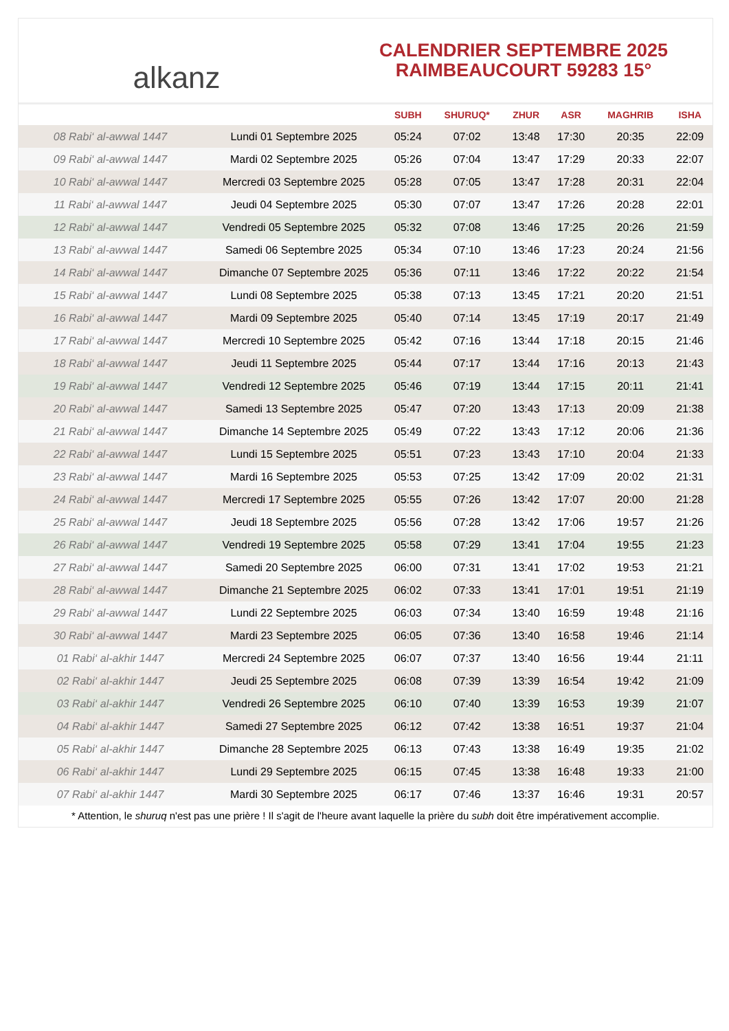alkanz
CALENDRIER SEPTEMBRE 2025
RAIMBEAUCOURT 59283 15°
| | | SUBH | SHURUQ* | ZHUR | ASR | MAGHRIB | ISHA |
| --- | --- | --- | --- | --- | --- | --- | --- |
| 08 Rabi‘ al-awwal 1447 | Lundi 01 Septembre 2025 | 05:24 | 07:02 | 13:48 | 17:30 | 20:35 | 22:09 |
| 09 Rabi‘ al-awwal 1447 | Mardi 02 Septembre 2025 | 05:26 | 07:04 | 13:47 | 17:29 | 20:33 | 22:07 |
| 10 Rabi‘ al-awwal 1447 | Mercredi 03 Septembre 2025 | 05:28 | 07:05 | 13:47 | 17:28 | 20:31 | 22:04 |
| 11 Rabi‘ al-awwal 1447 | Jeudi 04 Septembre 2025 | 05:30 | 07:07 | 13:47 | 17:26 | 20:28 | 22:01 |
| 12 Rabi‘ al-awwal 1447 | Vendredi 05 Septembre 2025 | 05:32 | 07:08 | 13:46 | 17:25 | 20:26 | 21:59 |
| 13 Rabi‘ al-awwal 1447 | Samedi 06 Septembre 2025 | 05:34 | 07:10 | 13:46 | 17:23 | 20:24 | 21:56 |
| 14 Rabi‘ al-awwal 1447 | Dimanche 07 Septembre 2025 | 05:36 | 07:11 | 13:46 | 17:22 | 20:22 | 21:54 |
| 15 Rabi‘ al-awwal 1447 | Lundi 08 Septembre 2025 | 05:38 | 07:13 | 13:45 | 17:21 | 20:20 | 21:51 |
| 16 Rabi‘ al-awwal 1447 | Mardi 09 Septembre 2025 | 05:40 | 07:14 | 13:45 | 17:19 | 20:17 | 21:49 |
| 17 Rabi‘ al-awwal 1447 | Mercredi 10 Septembre 2025 | 05:42 | 07:16 | 13:44 | 17:18 | 20:15 | 21:46 |
| 18 Rabi‘ al-awwal 1447 | Jeudi 11 Septembre 2025 | 05:44 | 07:17 | 13:44 | 17:16 | 20:13 | 21:43 |
| 19 Rabi‘ al-awwal 1447 | Vendredi 12 Septembre 2025 | 05:46 | 07:19 | 13:44 | 17:15 | 20:11 | 21:41 |
| 20 Rabi‘ al-awwal 1447 | Samedi 13 Septembre 2025 | 05:47 | 07:20 | 13:43 | 17:13 | 20:09 | 21:38 |
| 21 Rabi‘ al-awwal 1447 | Dimanche 14 Septembre 2025 | 05:49 | 07:22 | 13:43 | 17:12 | 20:06 | 21:36 |
| 22 Rabi‘ al-awwal 1447 | Lundi 15 Septembre 2025 | 05:51 | 07:23 | 13:43 | 17:10 | 20:04 | 21:33 |
| 23 Rabi‘ al-awwal 1447 | Mardi 16 Septembre 2025 | 05:53 | 07:25 | 13:42 | 17:09 | 20:02 | 21:31 |
| 24 Rabi‘ al-awwal 1447 | Mercredi 17 Septembre 2025 | 05:55 | 07:26 | 13:42 | 17:07 | 20:00 | 21:28 |
| 25 Rabi‘ al-awwal 1447 | Jeudi 18 Septembre 2025 | 05:56 | 07:28 | 13:42 | 17:06 | 19:57 | 21:26 |
| 26 Rabi‘ al-awwal 1447 | Vendredi 19 Septembre 2025 | 05:58 | 07:29 | 13:41 | 17:04 | 19:55 | 21:23 |
| 27 Rabi‘ al-awwal 1447 | Samedi 20 Septembre 2025 | 06:00 | 07:31 | 13:41 | 17:02 | 19:53 | 21:21 |
| 28 Rabi‘ al-awwal 1447 | Dimanche 21 Septembre 2025 | 06:02 | 07:33 | 13:41 | 17:01 | 19:51 | 21:19 |
| 29 Rabi‘ al-awwal 1447 | Lundi 22 Septembre 2025 | 06:03 | 07:34 | 13:40 | 16:59 | 19:48 | 21:16 |
| 30 Rabi‘ al-awwal 1447 | Mardi 23 Septembre 2025 | 06:05 | 07:36 | 13:40 | 16:58 | 19:46 | 21:14 |
| 01 Rabi‘ al-akhir 1447 | Mercredi 24 Septembre 2025 | 06:07 | 07:37 | 13:40 | 16:56 | 19:44 | 21:11 |
| 02 Rabi‘ al-akhir 1447 | Jeudi 25 Septembre 2025 | 06:08 | 07:39 | 13:39 | 16:54 | 19:42 | 21:09 |
| 03 Rabi‘ al-akhir 1447 | Vendredi 26 Septembre 2025 | 06:10 | 07:40 | 13:39 | 16:53 | 19:39 | 21:07 |
| 04 Rabi‘ al-akhir 1447 | Samedi 27 Septembre 2025 | 06:12 | 07:42 | 13:38 | 16:51 | 19:37 | 21:04 |
| 05 Rabi‘ al-akhir 1447 | Dimanche 28 Septembre 2025 | 06:13 | 07:43 | 13:38 | 16:49 | 19:35 | 21:02 |
| 06 Rabi‘ al-akhir 1447 | Lundi 29 Septembre 2025 | 06:15 | 07:45 | 13:38 | 16:48 | 19:33 | 21:00 |
| 07 Rabi‘ al-akhir 1447 | Mardi 30 Septembre 2025 | 06:17 | 07:46 | 13:37 | 16:46 | 19:31 | 20:57 |
* Attention, le shuruq n'est pas une prière ! Il s'agit de l'heure avant laquelle la prière du subh doit être impérativement accomplie.